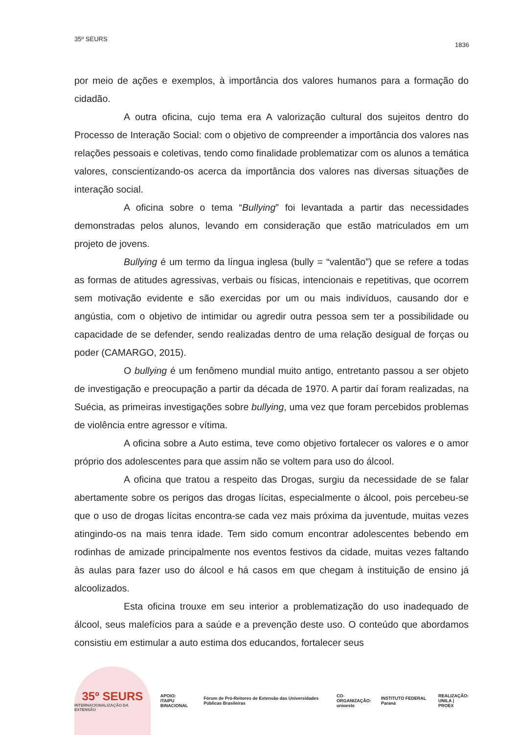35º SEURS
1836
por meio de ações e exemplos, à importância dos valores humanos para a formação do cidadão.
A outra oficina, cujo tema era A valorização cultural dos sujeitos dentro do Processo de Interação Social: com o objetivo de compreender a importância dos valores nas relações pessoais e coletivas, tendo como finalidade problematizar com os alunos a temática valores, conscientizando-os acerca da importância dos valores nas diversas situações de interação social.
A oficina sobre o tema “Bullying” foi levantada a partir das necessidades demonstradas pelos alunos, levando em consideração que estão matriculados em um projeto de jovens.
Bullying é um termo da língua inglesa (bully = “valentão”) que se refere a todas as formas de atitudes agressivas, verbais ou físicas, intencionais e repetitivas, que ocorrem sem motivação evidente e são exercidas por um ou mais indivíduos, causando dor e angústia, com o objetivo de intimidar ou agredir outra pessoa sem ter a possibilidade ou capacidade de se defender, sendo realizadas dentro de uma relação desigual de forças ou poder (CAMARGO, 2015).
O bullying é um fenômeno mundial muito antigo, entretanto passou a ser objeto de investigação e preocupação a partir da década de 1970. A partir daí foram realizadas, na Suécia, as primeiras investigações sobre bullying, uma vez que foram percebidos problemas de violência entre agressor e vítima.
A oficina sobre a Auto estima, teve como objetivo fortalecer os valores e o amor próprio dos adolescentes para que assim não se voltem para uso do álcool.
A oficina que tratou a respeito das Drogas, surgiu da necessidade de se falar abertamente sobre os perigos das drogas lícitas, especialmente o álcool, pois percebeu-se que o uso de drogas lícitas encontra-se cada vez mais próxima da juventude, muitas vezes atingindo-os na mais tenra idade. Tem sido comum encontrar adolescentes bebendo em rodinhas de amizade principalmente nos eventos festivos da cidade, muitas vezes faltando às aulas para fazer uso do álcool e há casos em que chegam à instituição de ensino já alcoolizados.
Esta oficina trouxe em seu interior a problematização do uso inadequado de álcool, seus malefícios para a saúde e a prevenção deste uso. O conteúdo que abordamos consistiu em estimular a auto estima dos educandos, fortalecer seus
35º SEURS
INTERNACIONALIZAÇÃO DA EXTENSÃO
APOIO:
ITAIPU BINACIONAL
Fórum de Pró-Reitores de Extensão das Universidades Públicas Brasileiras
CO-ORGANIZAÇÃO:
unioeste
INSTITUTO FEDERAL Paraná
REALIZAÇÃO:
UNILA | PROEX